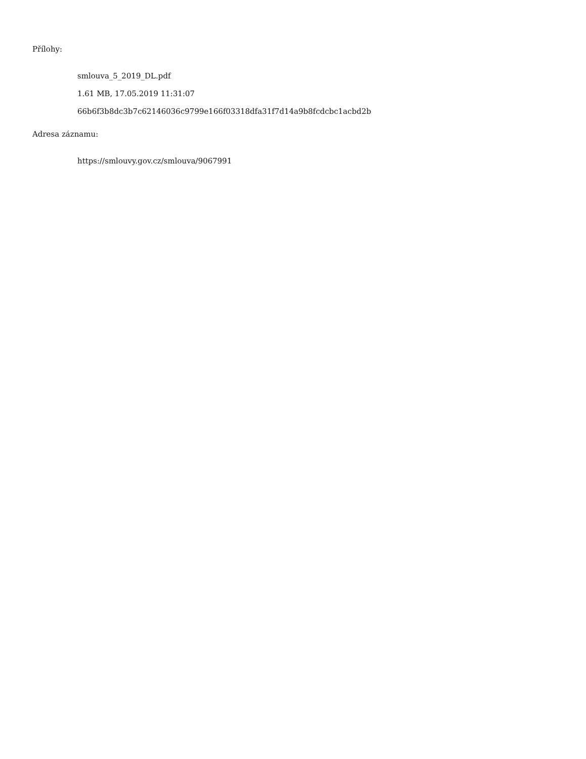Přílohy:
smlouva_5_2019_DL.pdf
1.61 MB, 17.05.2019 11:31:07
66b6f3b8dc3b7c62146036c9799e166f03318dfa31f7d14a9b8fcdcbc1acbd2b
Adresa záznamu:
https://smlouvy.gov.cz/smlouva/9067991